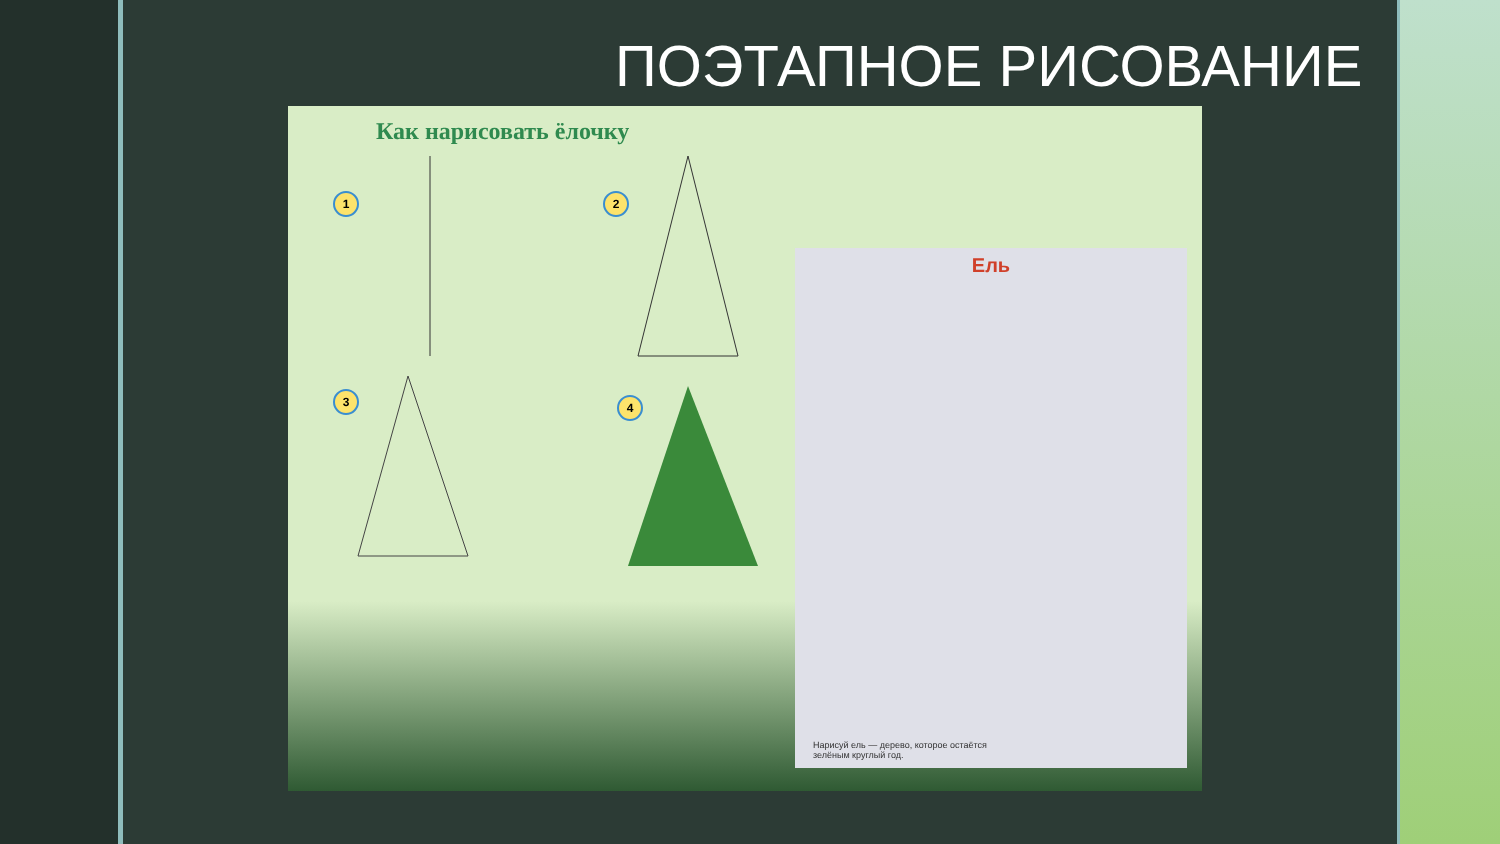ПОЭТАПНОЕ РИСОВАНИЕ
Как нарисовать ёлочку
1
2
3
4
Ель
Нарисуй ель — дерево, которое остаётся
зелёным круглый год.